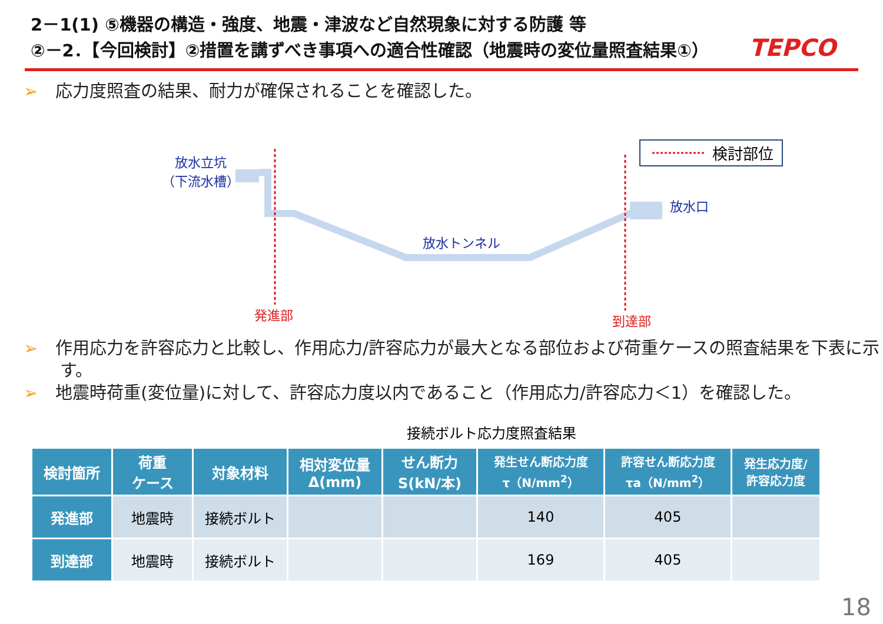2－1(1) ⑤機器の構造・強度、地震・津波など自然現象に対する防護 等
②－2．【今回検討】②措置を講ずべき事項への適合性確認（地震時の変位量照査結果①）
TEPCO
➢ 応力度照査の結果、耐力が確保されることを確認した。
検討部位
放水立坑
（下流水槽）
放水口
放水トンネル
発進部 到達部
➢ 作用応力を許容応力と比較し、作用応力/許容応力が最大となる部位および荷重ケースの照査結果を下表に示す。
➢ 地震時荷重(変位量)に対して、許容応力度以内であること（作用応力/許容応力＜1）を確認した。
接続ボルト応力度照査結果
| 検討箇所 | 荷重 ケース | 対象材料 | 相対変位量 Δ(mm) | せん断力 S(kN/本) | 発生せん断応力度 τ（N/mm<sup>2</sup>） | 許容せん断応力度 τa（N/mm<sup>2</sup>） | 発生応力度/ 許容応力度 |
| --- | --- | --- | --- | --- | --- | --- | --- |
| 発進部 | 地震時 | 接続ボルト | | | 140 | 405 | |
| 到達部 | 地震時 | 接続ボルト | | | 169 | 405 | |
18